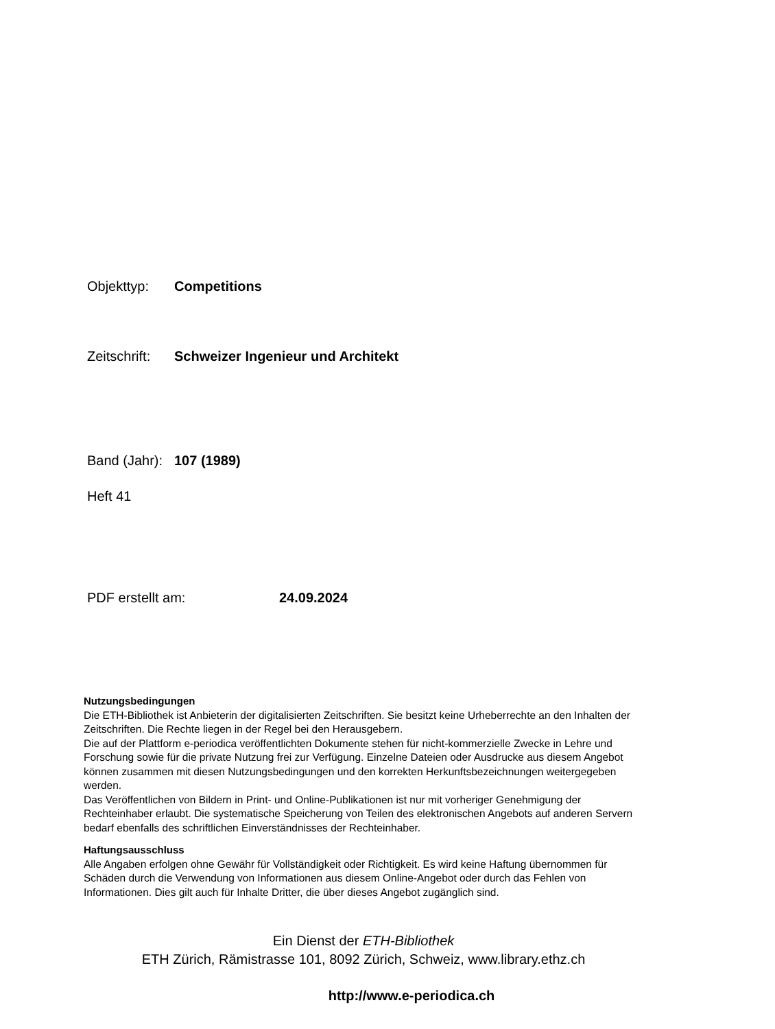Objekttyp: Competitions
Zeitschrift: Schweizer Ingenieur und Architekt
Band (Jahr): 107 (1989)
Heft 41
PDF erstellt am: 24.09.2024
Nutzungsbedingungen
Die ETH-Bibliothek ist Anbieterin der digitalisierten Zeitschriften. Sie besitzt keine Urheberrechte an den Inhalten der Zeitschriften. Die Rechte liegen in der Regel bei den Herausgebern.
Die auf der Plattform e-periodica veröffentlichten Dokumente stehen für nicht-kommerzielle Zwecke in Lehre und Forschung sowie für die private Nutzung frei zur Verfügung. Einzelne Dateien oder Ausdrucke aus diesem Angebot können zusammen mit diesen Nutzungsbedingungen und den korrekten Herkunftsbezeichnungen weitergegeben werden.
Das Veröffentlichen von Bildern in Print- und Online-Publikationen ist nur mit vorheriger Genehmigung der Rechteinhaber erlaubt. Die systematische Speicherung von Teilen des elektronischen Angebots auf anderen Servern bedarf ebenfalls des schriftlichen Einverständnisses der Rechteinhaber.
Haftungsausschluss
Alle Angaben erfolgen ohne Gewähr für Vollständigkeit oder Richtigkeit. Es wird keine Haftung übernommen für Schäden durch die Verwendung von Informationen aus diesem Online-Angebot oder durch das Fehlen von Informationen. Dies gilt auch für Inhalte Dritter, die über dieses Angebot zugänglich sind.
Ein Dienst der ETH-Bibliothek
ETH Zürich, Rämistrasse 101, 8092 Zürich, Schweiz, www.library.ethz.ch
http://www.e-periodica.ch